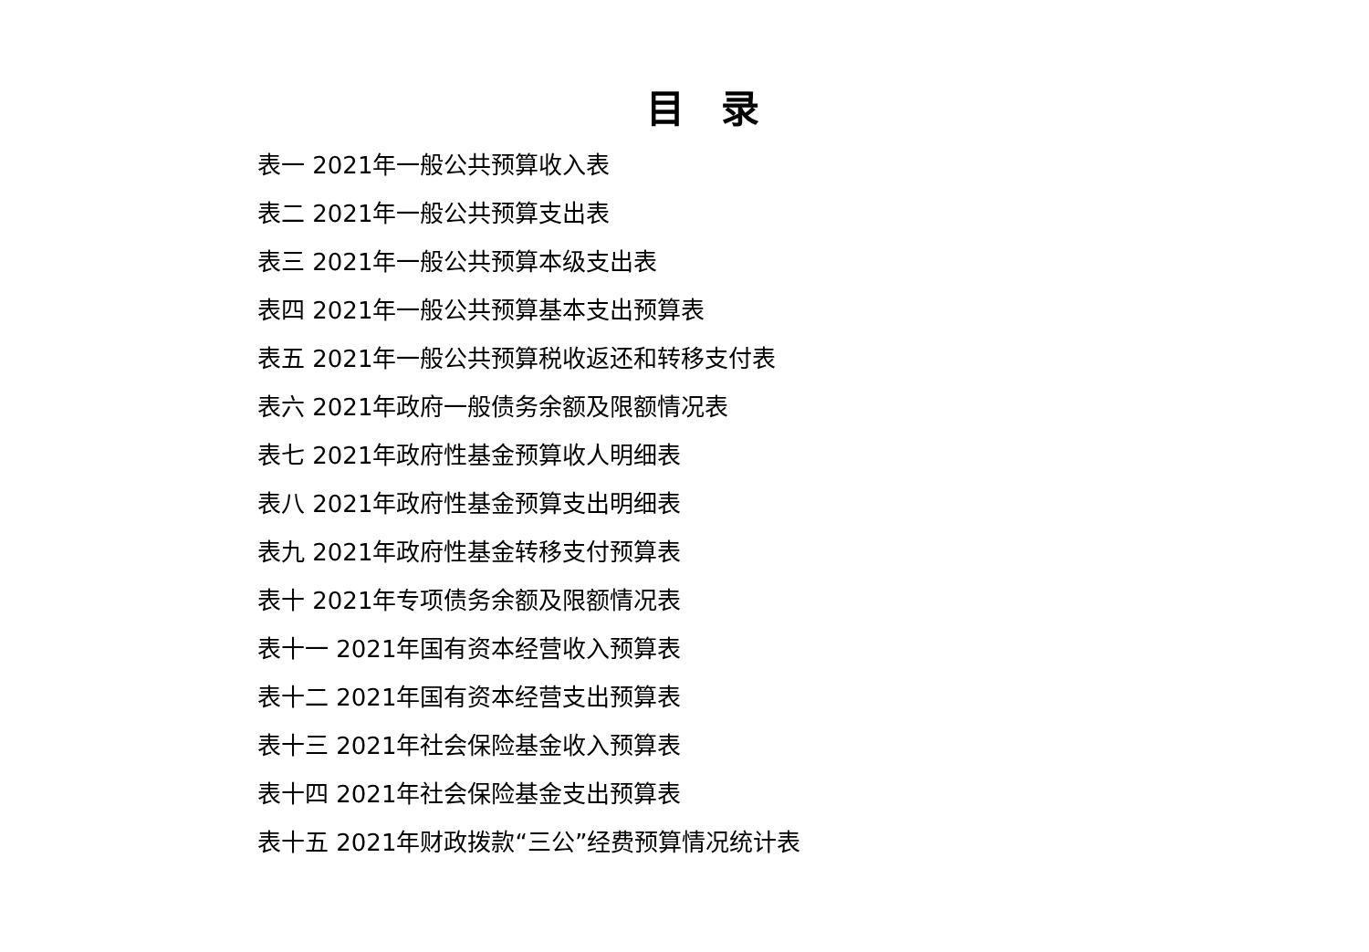目录
表一 2021年一般公共预算收入表
表二 2021年一般公共预算支出表
表三 2021年一般公共预算本级支出表
表四 2021年一般公共预算基本支出预算表
表五 2021年一般公共预算税收返还和转移支付表
表六 2021年政府一般债务余额及限额情况表
表七 2021年政府性基金预算收人明细表
表八 2021年政府性基金预算支出明细表
表九 2021年政府性基金转移支付预算表
表十 2021年专项债务余额及限额情况表
表十一 2021年国有资本经营收入预算表
表十二 2021年国有资本经营支出预算表
表十三 2021年社会保险基金收入预算表
表十四 2021年社会保险基金支出预算表
表十五 2021年财政拨款“三公”经费预算情况统计表